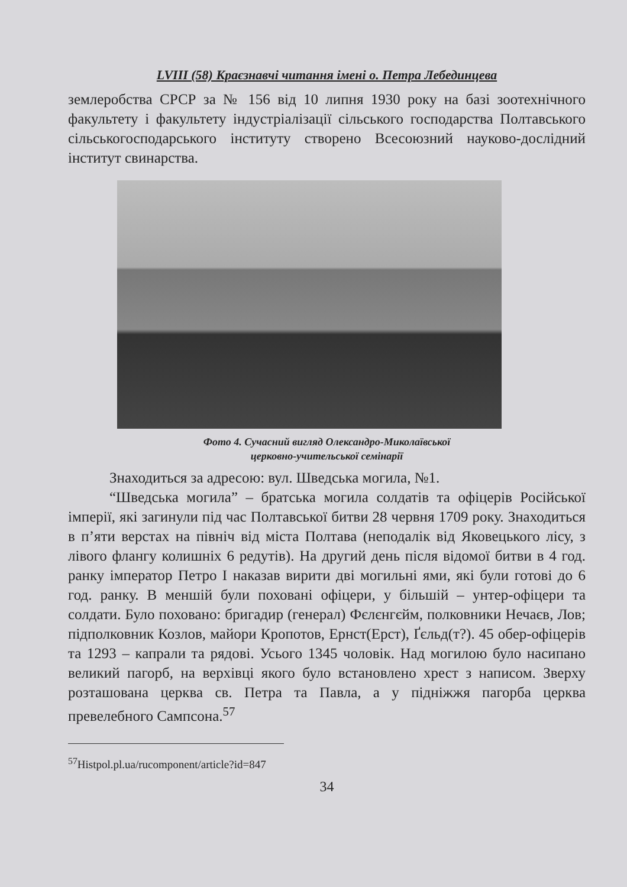LVIII (58) Краєзнавчі читання імені о. Петра Лебединцева
землеробства СРСР за № 156 від 10 липня 1930 року на базі зоотехнічного факультету і факультету індустріалізації сільського господарства Полтавського сільськогосподарського інституту створено Всесоюзний науково-дослідний інститут свинарства.
Фото 4. Сучасний вигляд Олександро-Миколаївської
церковно-учительської семінарії
Знаходиться за адресою: вул. Шведська могила, №1.
“Шведська могила” – братська могила солдатів та офіцерів Російської імперії, які загинули під час Полтавської битви 28 червня 1709 року. Знаходиться в п’яти верстах на північ від міста Полтава (неподалік від Яковецького лісу, з лівого флангу колишніх 6 редутів). На другий день після відомої битви в 4 год. ранку імператор Петро I наказав вирити дві могильні ями, які були готові до 6 год. ранку. В меншій були поховані офіцери, у більшій – унтер-офіцери та солдати. Було поховано: бригадир (генерал) Фєлєнгєйм, полковники Нечаєв, Лов; підполковник Козлов, майори Кропотов, Ернст(Ерст), Ґєльд(т?). 45 обер-офіцерів та 1293 – капрали та рядові. Усього 1345 чоловік. Над могилою було насипано великий пагорб, на верхівці якого було встановлено хрест з написом. Зверху розташована церква св. Петра та Павла, а у підніжжя пагорба церква превелебного Сампсона.<sup>57</sup>
<sup>57</sup> Histpol.pl.ua/rucomponent/article?id=847
34